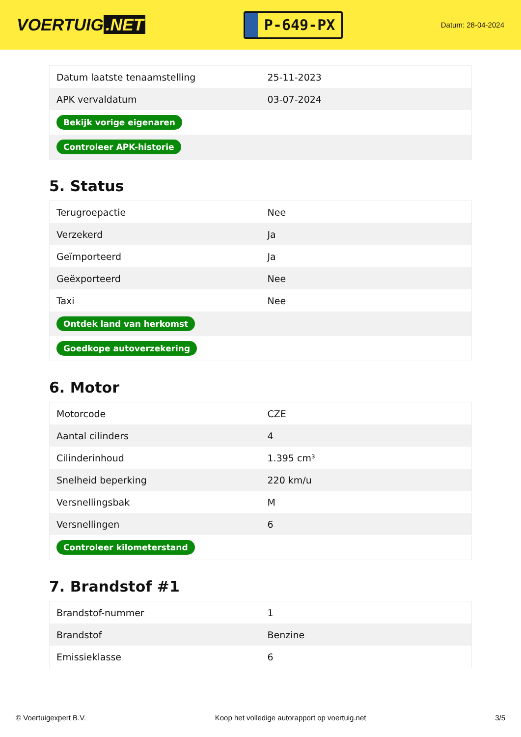VOERTUIG.NET
P-649-PX
Datum: 28-04-2024
| Datum laatste tenaamstelling | 25-11-2023 |
| APK vervaldatum | 03-07-2024 |
| Bekijk vorige eigenaren | |
| Controleer APK-historie | |
5. Status
| Terugroepactie | Nee |
| Verzekerd | Ja |
| Geïmporteerd | Ja |
| Geëxporteerd | Nee |
| Taxi | Nee |
| Ontdek land van herkomst | |
| Goedkope autoverzekering | |
6. Motor
| Motorcode | CZE |
| Aantal cilinders | 4 |
| Cilinderinhoud | 1.395 cm³ |
| Snelheid beperking | 220 km/u |
| Versnellingsbak | M |
| Versnellingen | 6 |
| Controleer kilometerstand | |
7. Brandstof #1
| Brandstof-nummer | 1 |
| Brandstof | Benzine |
| Emissieklasse | 6 |
© Voertuigexpert B.V. Koop het volledige autorapport op voertuig.net 3/5